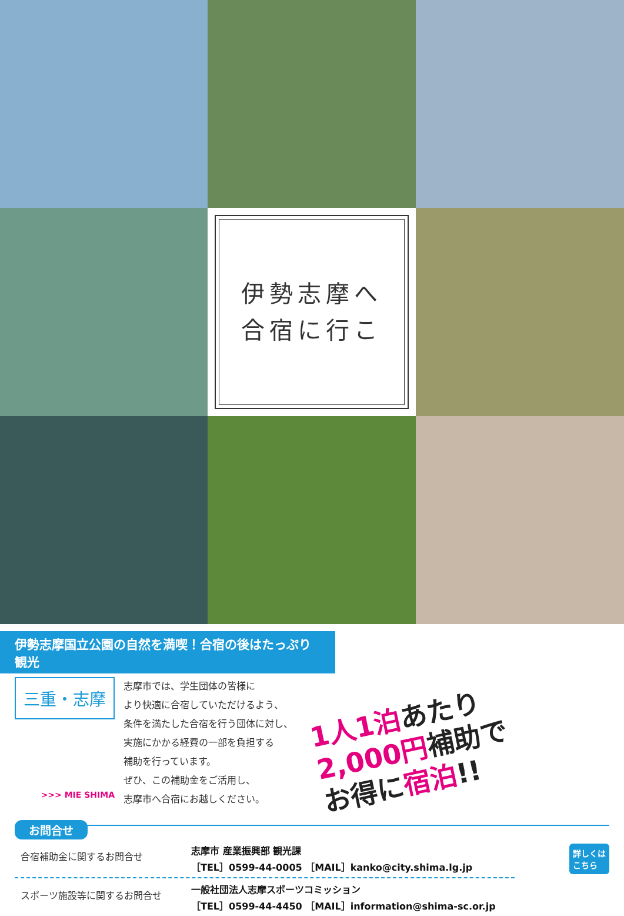伊勢志摩へ
合宿に行こ
伊勢志摩国立公園の自然を満喫！合宿の後はたっぷり観光
三重・志摩
>>> MIE SHIMA
志摩市では、学生団体の皆様に
より快適に合宿していただけるよう、
条件を満たした合宿を行う団体に対し、
実施にかかる経費の一部を負担する
補助を行っています。
ぜひ、この補助金をご活用し、
志摩市へ合宿にお越しください。
1人1泊あたり
2,000円補助で
お得に宿泊!!
お問合せ
合宿補助金に関するお問合せ
志摩市 産業振興部 観光課
［TEL］0599-44-0005 ［MAIL］kanko@city.shima.lg.jp
スポーツ施設等に関するお問合せ
一般社団法人志摩スポーツコミッション
［TEL］0599-44-4450 ［MAIL］information@shima-sc.or.jp
詳しくは
こちら